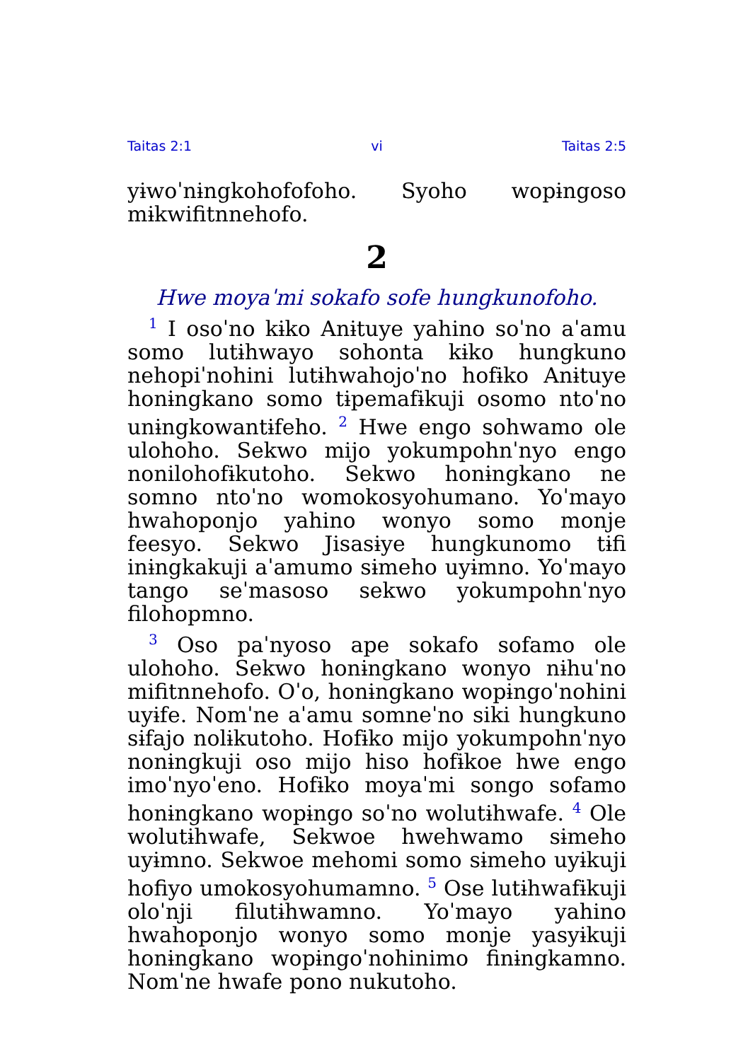Taitas 2:1 vi Taitas 2:5
yɨwoˈnɨngkohofofoho. Syoho wopɨngoso mɨkwifitnnehofo.
2
Hwe moyaˈmi sokafo sofe hungkunofoho.
<sup>1</sup> I osoˈno kɨko Anɨtuye yahino soˈno aˈamu somo lutɨhwayo sohonta kɨko hungkuno nehopiˈnohini lutɨhwahojoˈno hofɨko Anɨtuye honɨngkano somo tɨpemafɨkuji osomo ntoˈno unɨngkowantɨfeho. <sup>2</sup> Hwe engo sohwamo ole ulohoho. Sekwo mijo yokumpohnˈnyo engo nonilohofɨkutoho. Sekwo honɨngkano ne somno ntoˈno womokosyohumano. Yoˈmayo hwahoponjo yahino wonyo somo monje feesyo. Sekwo Jisasɨye hungkunomo tɨfi inɨngkakuji aˈamumo sɨmeho uyɨmno. Yoˈmayo tango seˈmasoso sekwo yokumpohnˈnyo filohopmno.
<sup>3</sup> Oso paˈnyoso ape sokafo sofamo ole ulohoho. Sekwo honɨngkano wonyo nɨhuˈno mifitnnehofo. Oˈo, honɨngkano wopɨngoˈnohini uyɨfe. Nomˈne aˈamu somneˈno siki hungkuno sɨfajo nolɨkutoho. Hofɨko mijo yokumpohnˈnyo nonɨngkuji oso mijo hiso hofɨkoe hwe engo imoˈnyoˈeno. Hofɨko moyaˈmi songo sofamo honɨngkano wopɨngo soˈno wolutɨhwafe. <sup>4</sup> Ole wolutɨhwafe, Sekwoe hwehwamo sɨmeho uyɨmno. Sekwoe mehomi somo sɨmeho uyɨkuji hofiyo umokosyohumamno. <sup>5</sup> Ose lutɨhwafɨkuji oloˈnji filutɨhwamno. Yoˈmayo yahino hwahoponjo wonyo somo monje yasyɨkuji honɨngkano wopɨngoˈnohinimo finɨngkamno. Nomˈne hwafe pono nukutoho.